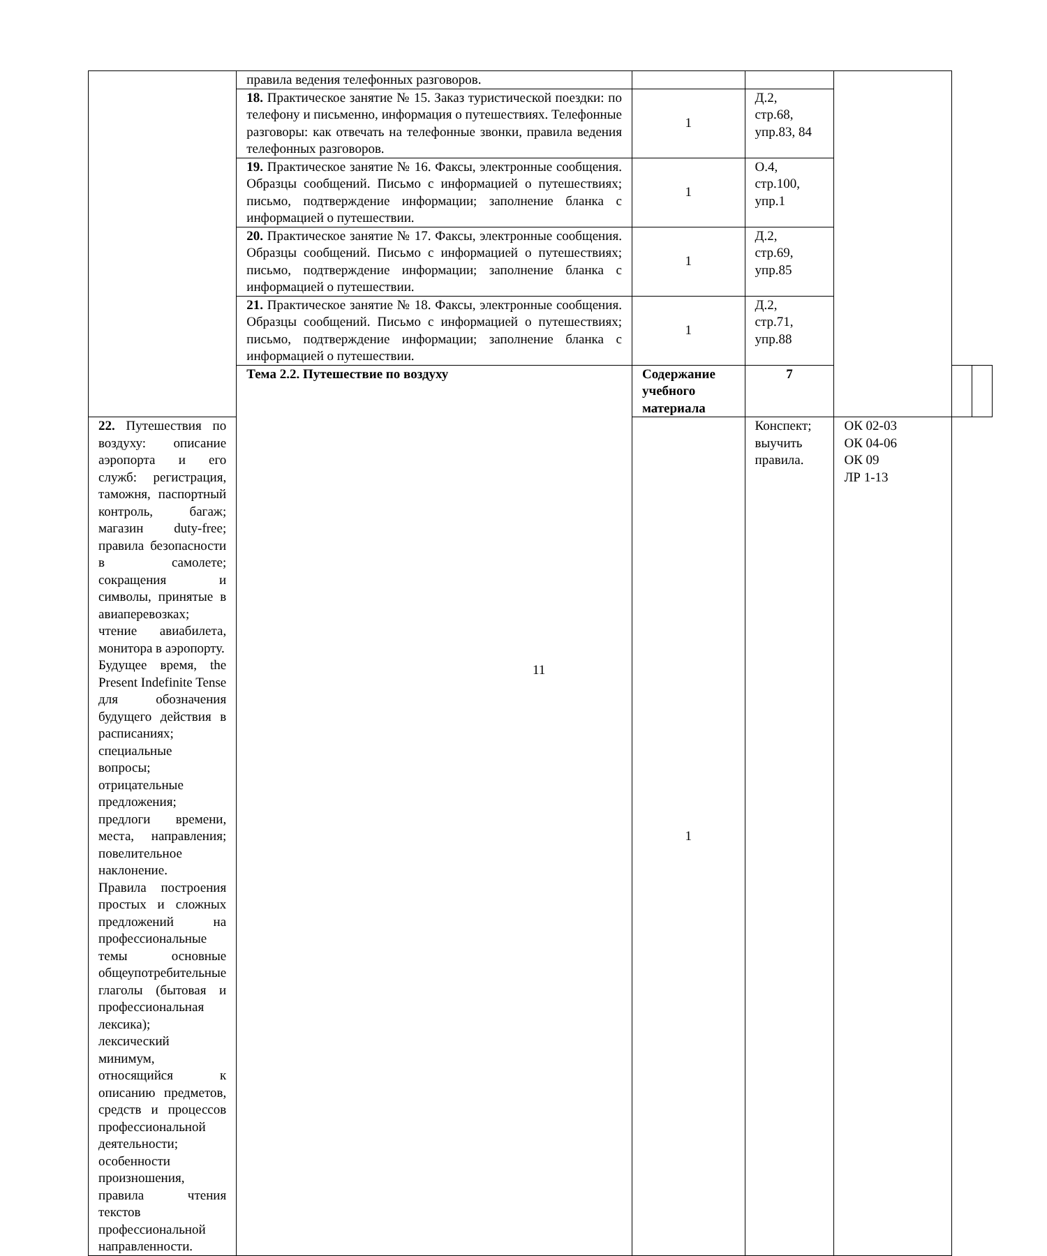| | правила ведения телефонных разговоров. | | | | | |
| | 18. Практическое занятие № 15. Заказ туристической поездки: по телефону и письменно, информация о путешествиях. Телефонные разговоры: как отвечать на телефонные звонки, правила ведения телефонных разговоров. | 1 | Д.2, стр.68, упр.83, 84 | | | |
| | 19. Практическое занятие № 16. Факсы, электронные сообщения. Образцы сообщений. Письмо с информацией о путешествиях; письмо, подтверждение информации; заполнение бланка с информацией о путешествии. | 1 | О.4, стр.100, упр.1 | | | |
| | 20. Практическое занятие № 17. Факсы, электронные сообщения. Образцы сообщений. Письмо с информацией о путешествиях; письмо, подтверждение информации; заполнение бланка с информацией о путешествии. | 1 | Д.2, стр.69, упр.85 | | | |
| | 21. Практическое занятие № 18. Факсы, электронные сообщения. Образцы сообщений. Письмо с информацией о путешествиях; письмо, подтверждение информации; заполнение бланка с информацией о путешествии. | 1 | Д.2, стр.71, упр.88 | | | |
| | Тема 2.2. Путешествие по воздуху | Содержание учебного материала | 7 | | | |
| 22. Путешествия по воздуху: описание аэропорта и его служб: регистрация, таможня, паспортный контроль, багаж; магазин duty-free; правила безопасности в самолете; сокращения и символы, принятые в авиаперевозках; чтение авиабилета, монитора в аэропорту. Будущее время, the Present Indefinite Tense для обозначения будущего действия в расписаниях; специальные вопросы; отрицательные предложения; предлоги времени, места, направления; повелительное наклонение. Правила построения простых и сложных предложений на профессиональные темы основные общеупотребительные глаголы (бытовая и профессиональная лексика); лексический минимум, относящийся к описанию предметов, средств и процессов профессиональной деятельности; особенности произношения, правила чтения текстов профессиональной направленности. | | 1 | Конспект; выучить правила. | ОК 02-03 ОК 04-06 ОК 09 ЛР 1-13 | | |
11